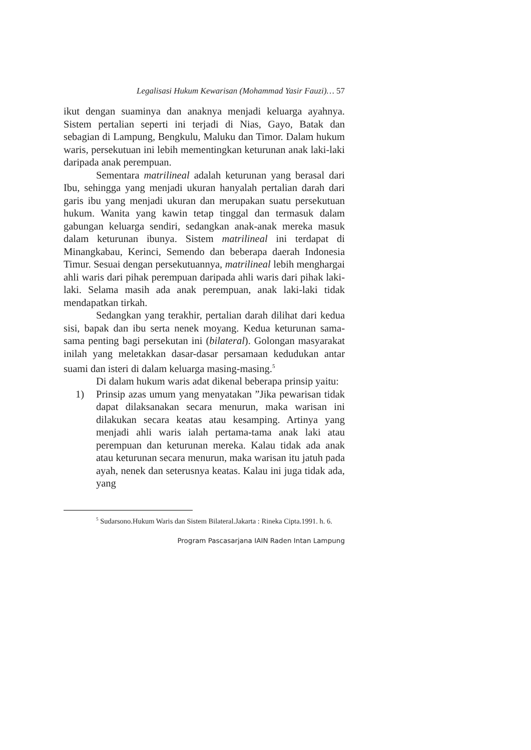Legalisasi Hukum Kewarisan (Mohammad Yasir Fauzi)… 57
ikut dengan suaminya dan anaknya menjadi keluarga ayahnya. Sistem pertalian seperti ini terjadi di Nias, Gayo, Batak dan sebagian di Lampung, Bengkulu, Maluku dan Timor. Dalam hukum waris, persekutuan ini lebih mementingkan keturunan anak laki-laki daripada anak perempuan.
Sementara matrilineal adalah keturunan yang berasal dari Ibu, sehingga yang menjadi ukuran hanyalah pertalian darah dari garis ibu yang menjadi ukuran dan merupakan suatu persekutuan hukum. Wanita yang kawin tetap tinggal dan termasuk dalam gabungan keluarga sendiri, sedangkan anak-anak mereka masuk dalam keturunan ibunya. Sistem matrilineal ini terdapat di Minangkabau, Kerinci, Semendo dan beberapa daerah Indonesia Timur. Sesuai dengan persekutuannya, matrilineal lebih menghargai ahli waris dari pihak perempuan daripada ahli waris dari pihak laki-laki. Selama masih ada anak perempuan, anak laki-laki tidak mendapatkan tirkah.
Sedangkan yang terakhir, pertalian darah dilihat dari kedua sisi, bapak dan ibu serta nenek moyang. Kedua keturunan sama-sama penting bagi persekutan ini (bilateral). Golongan masyarakat inilah yang meletakkan dasar-dasar persamaan kedudukan antar suami dan isteri di dalam keluarga masing-masing.<sup>5</sup>
Di dalam hukum waris adat dikenal beberapa prinsip yaitu:
1) Prinsip azas umum yang menyatakan ”Jika pewarisan tidak dapat dilaksanakan secara menurun, maka warisan ini dilakukan secara keatas atau kesamping. Artinya yang menjadi ahli waris ialah pertama-tama anak laki atau perempuan dan keturunan mereka. Kalau tidak ada anak atau keturunan secara menurun, maka warisan itu jatuh pada ayah, nenek dan seterusnya keatas. Kalau ini juga tidak ada, yang
<sup>5</sup> Sudarsono.Hukum Waris dan Sistem Bilateral.Jakarta : Rineka Cipta.1991. h. 6.
Program Pascasarjana IAIN Raden Intan Lampung